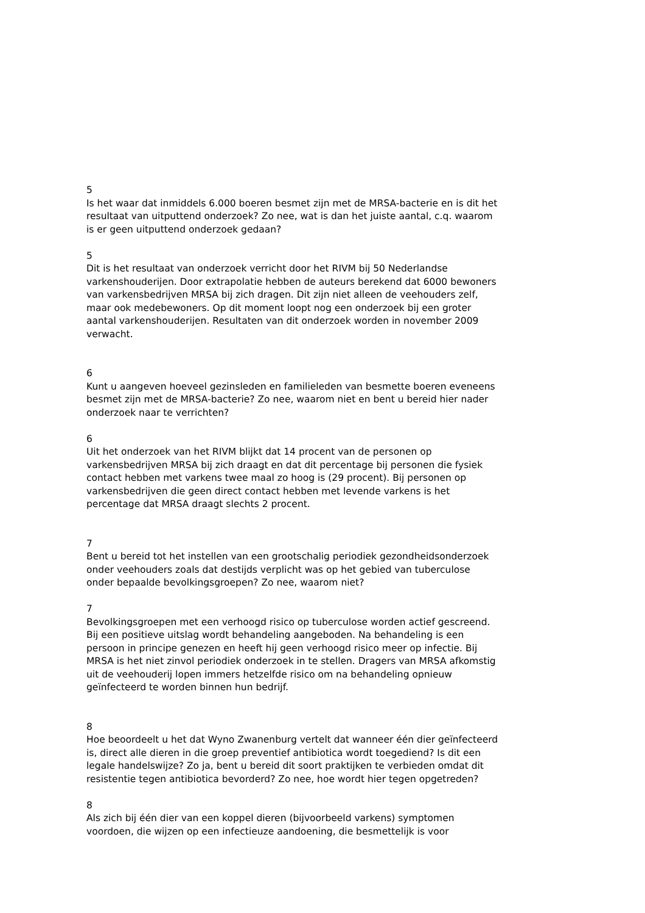5
Is het waar dat inmiddels 6.000 boeren besmet zijn met de MRSA-bacterie en is dit het resultaat van uitputtend onderzoek? Zo nee, wat is dan het juiste aantal, c.q. waarom is er geen uitputtend onderzoek gedaan?
5
Dit is het resultaat van onderzoek verricht door het RIVM bij 50 Nederlandse varkenshouderijen. Door extrapolatie hebben de auteurs berekend dat 6000 bewoners van varkensbedrijven MRSA bij zich dragen. Dit zijn niet alleen de veehouders zelf, maar ook medebewoners. Op dit moment loopt nog een onderzoek bij een groter aantal varkenshouderijen. Resultaten van dit onderzoek worden in november 2009 verwacht.
6
Kunt u aangeven hoeveel gezinsleden en familieleden van besmette boeren eveneens besmet zijn met de MRSA-bacterie? Zo nee, waarom niet en bent u bereid hier nader onderzoek naar te verrichten?
6
Uit het onderzoek van het RIVM blijkt dat 14 procent van de personen op varkensbedrijven MRSA bij zich draagt en dat dit percentage bij personen die fysiek contact hebben met varkens twee maal zo hoog is (29 procent). Bij personen op varkensbedrijven die geen direct contact hebben met levende varkens is het percentage dat MRSA draagt slechts 2 procent.
7
Bent u bereid tot het instellen van een grootschalig periodiek gezondheidsonderzoek onder veehouders zoals dat destijds verplicht was op het gebied van tuberculose onder bepaalde bevolkingsgroepen? Zo nee, waarom niet?
7
Bevolkingsgroepen met een verhoogd risico op tuberculose worden actief gescreend. Bij een positieve uitslag wordt behandeling aangeboden. Na behandeling is een persoon in principe genezen en heeft hij geen verhoogd risico meer op infectie. Bij MRSA is het niet zinvol periodiek onderzoek in te stellen. Dragers van MRSA afkomstig uit de veehouderij lopen immers hetzelfde risico om na behandeling opnieuw geïnfecteerd te worden binnen hun bedrijf.
8
Hoe beoordeelt u het dat Wyno Zwanenburg vertelt dat wanneer één dier geïnfecteerd is, direct alle dieren in die groep preventief antibiotica wordt toegediend? Is dit een legale handelswijze? Zo ja, bent u bereid dit soort praktijken te verbieden omdat dit resistentie tegen antibiotica bevorderd? Zo nee, hoe wordt hier tegen opgetreden?
8
Als zich bij één dier van een koppel dieren (bijvoorbeeld varkens) symptomen voordoen, die wijzen op een infectieuze aandoening, die besmettelijk is voor